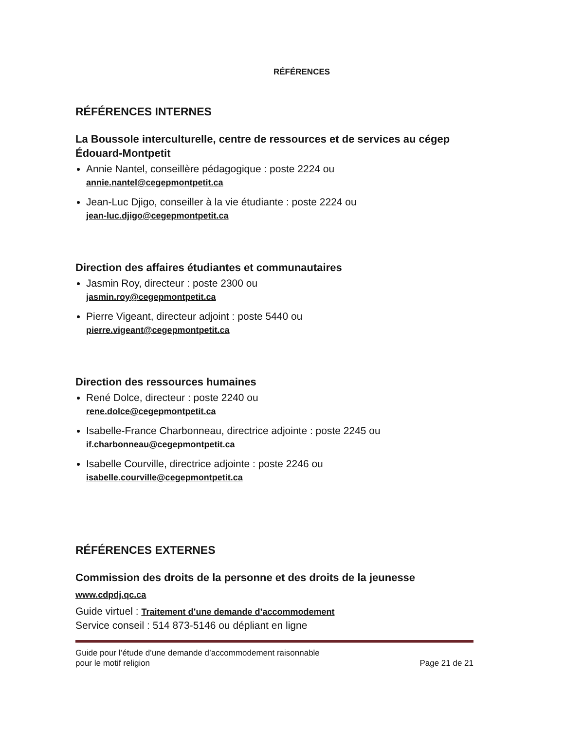RÉFÉRENCES
RÉFÉRENCES INTERNES
La Boussole interculturelle, centre de ressources et de services au cégep Édouard-Montpetit
Annie Nantel, conseillère pédagogique : poste 2224 ou
annie.nantel@cegepmontpetit.ca
Jean-Luc Djigo, conseiller à la vie étudiante : poste 2224 ou
jean-luc.djigo@cegepmontpetit.ca
Direction des affaires étudiantes et communautaires
Jasmin Roy, directeur : poste 2300 ou
jasmin.roy@cegepmontpetit.ca
Pierre Vigeant, directeur adjoint : poste 5440 ou
pierre.vigeant@cegepmontpetit.ca
Direction des ressources humaines
René Dolce, directeur : poste 2240 ou
rene.dolce@cegepmontpetit.ca
Isabelle-France Charbonneau, directrice adjointe : poste 2245 ou
if.charbonneau@cegepmontpetit.ca
Isabelle Courville, directrice adjointe : poste 2246 ou
isabelle.courville@cegepmontpetit.ca
RÉFÉRENCES EXTERNES
Commission des droits de la personne et des droits de la jeunesse
www.cdpdj.qc.ca
Guide virtuel : Traitement d’une demande d’accommodement
Service conseil : 514 873-5146 ou dépliant en ligne
Guide pour l’étude d’une demande d’accommodement raisonnable
pour le motif religion
Page 21 de 21